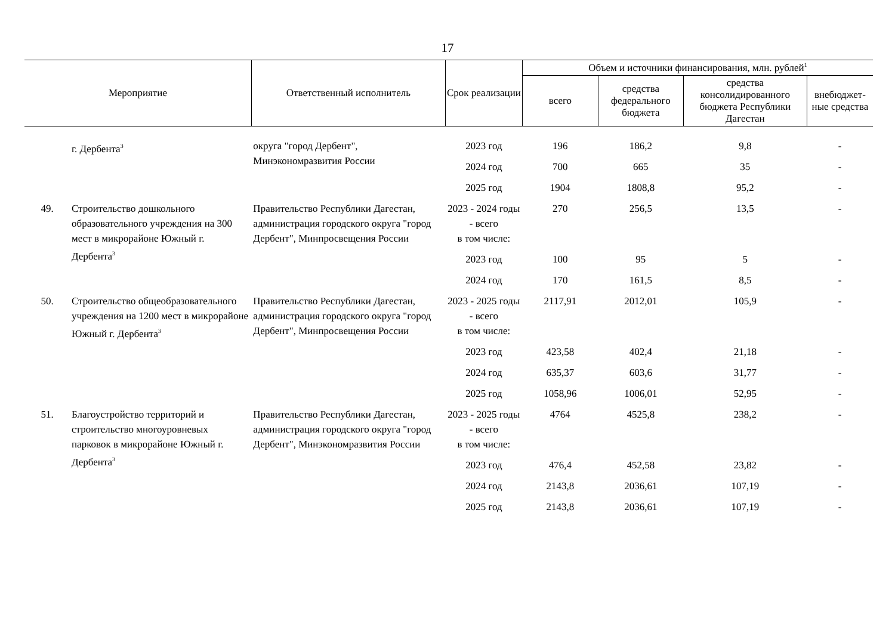17
| Мероприятие | | Ответственный исполнитель | Срок реализации | Объем и источники финансирования, млн. рублей<sup>1</sup> | | | |
| --- | --- | --- | --- | --- | --- | --- | --- |
| | | | | всего | средства федерального бюджета | средства консолидированного бюджета Республики Дагестан | внебюджет-ные средства |
| | г. Дербента<sup>3</sup> | округа "город Дербент", Минэкономразвития России | 2023 год | 196 | 186,2 | 9,8 | - |
| | | | 2024 год | 700 | 665 | 35 | - |
| | | | 2025 год | 1904 | 1808,8 | 95,2 | - |
| 49. | Строительство дошкольного образовательного учреждения на 300 мест в микрорайоне Южный г. Дербента<sup>3</sup> | Правительство Республики Дагестан, администрация городского округа "город Дербент", Минпросвещения России | 2023 - 2024 годы - всего | 270 | 256,5 | 13,5 | - |
| | | | в том числе: | | | | |
| | | | 2023 год | 100 | 95 | 5 | - |
| | | | 2024 год | 170 | 161,5 | 8,5 | - |
| 50. | Строительство общеобразовательного учреждения на 1200 мест в микрорайоне Южный г. Дербента<sup>3</sup> | Правительство Республики Дагестан, администрация городского округа "город Дербент", Минпросвещения России | 2023 - 2025 годы - всего | 2117,91 | 2012,01 | 105,9 | - |
| | | | в том числе: | | | | |
| | | | 2023 год | 423,58 | 402,4 | 21,18 | - |
| | | | 2024 год | 635,37 | 603,6 | 31,77 | - |
| | | | 2025 год | 1058,96 | 1006,01 | 52,95 | - |
| 51. | Благоустройство территорий и строительство многоуровневых парковок в микрорайоне Южный г. Дербента<sup>3</sup> | Правительство Республики Дагестан, администрация городского округа "город Дербент", Минэкономразвития России | 2023 - 2025 годы - всего | 4764 | 4525,8 | 238,2 | - |
| | | | в том числе: | | | | |
| | | | 2023 год | 476,4 | 452,58 | 23,82 | - |
| | | | 2024 год | 2143,8 | 2036,61 | 107,19 | - |
| | | | 2025 год | 2143,8 | 2036,61 | 107,19 | - |